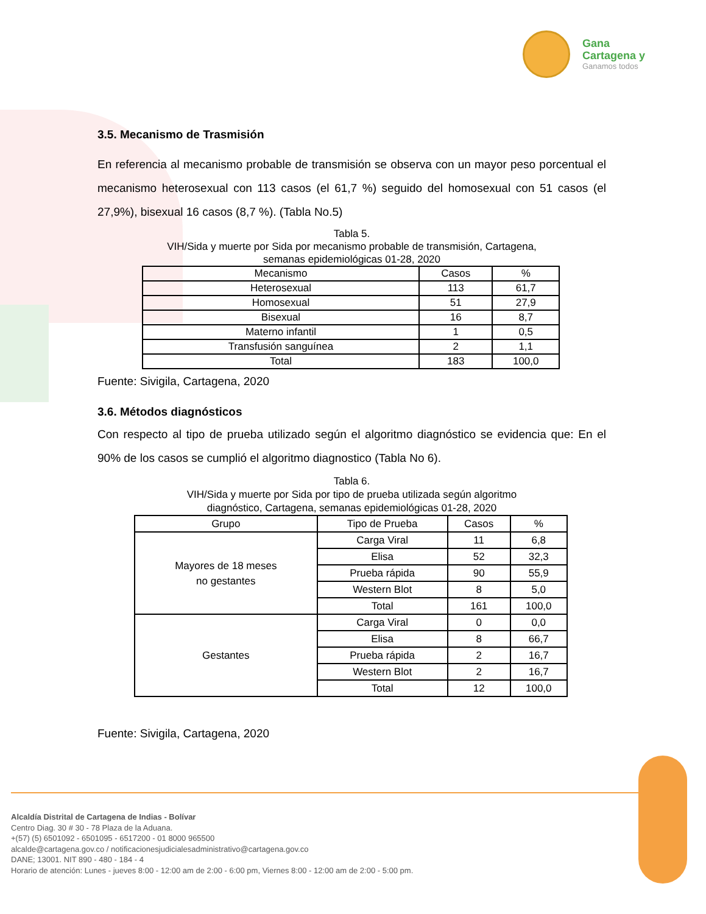Gana
Cartagena y
Ganamos todos
3.5. Mecanismo de Trasmisión
En referencia al mecanismo probable de transmisión se observa con un mayor peso porcentual el mecanismo heterosexual con 113 casos (el 61,7 %) seguido del homosexual con 51 casos (el 27,9%), bisexual 16 casos (8,7 %). (Tabla No.5)
Tabla 5.
VIH/Sida y muerte por Sida por mecanismo probable de transmisión, Cartagena,
semanas epidemiológicas 01-28, 2020
| Mecanismo | Casos | % |
| --- | --- | --- |
| Heterosexual | 113 | 61,7 |
| Homosexual | 51 | 27,9 |
| Bisexual | 16 | 8,7 |
| Materno infantil | 1 | 0,5 |
| Transfusión sanguínea | 2 | 1,1 |
| Total | 183 | 100,0 |
Fuente: Sivigila, Cartagena, 2020
3.6. Métodos diagnósticos
Con respecto al tipo de prueba utilizado según el algoritmo diagnóstico se evidencia que: En el 90% de los casos se cumplió el algoritmo diagnostico (Tabla No 6).
Tabla 6.
VIH/Sida y muerte por Sida por tipo de prueba utilizada según algoritmo
diagnóstico, Cartagena, semanas epidemiológicas 01-28, 2020
| Grupo | Tipo de Prueba | Casos | % |
| --- | --- | --- | --- |
| Mayores de 18 meses no gestantes | Carga Viral | 11 | 6,8 |
| | Elisa | 52 | 32,3 |
| | Prueba rápida | 90 | 55,9 |
| | Western Blot | 8 | 5,0 |
| | Total | 161 | 100,0 |
| Gestantes | Carga Viral | 0 | 0,0 |
| | Elisa | 8 | 66,7 |
| | Prueba rápida | 2 | 16,7 |
| | Western Blot | 2 | 16,7 |
| | Total | 12 | 100,0 |
Fuente: Sivigila, Cartagena, 2020
Alcaldía Distrital de Cartagena de Indias - Bolívar
Centro Diag. 30 # 30 - 78 Plaza de la Aduana.
+(57) (5) 6501092 - 6501095 - 6517200 - 01 8000 965500
alcalde@cartagena.gov.co / notificacionesjudicialesadministrativo@cartagena.gov.co
DANE; 13001. NIT 890 - 480 - 184 - 4
Horario de atención: Lunes - jueves 8:00 - 12:00 am de 2:00 - 6:00 pm, Viernes 8:00 - 12:00 am de 2:00 - 5:00 pm.